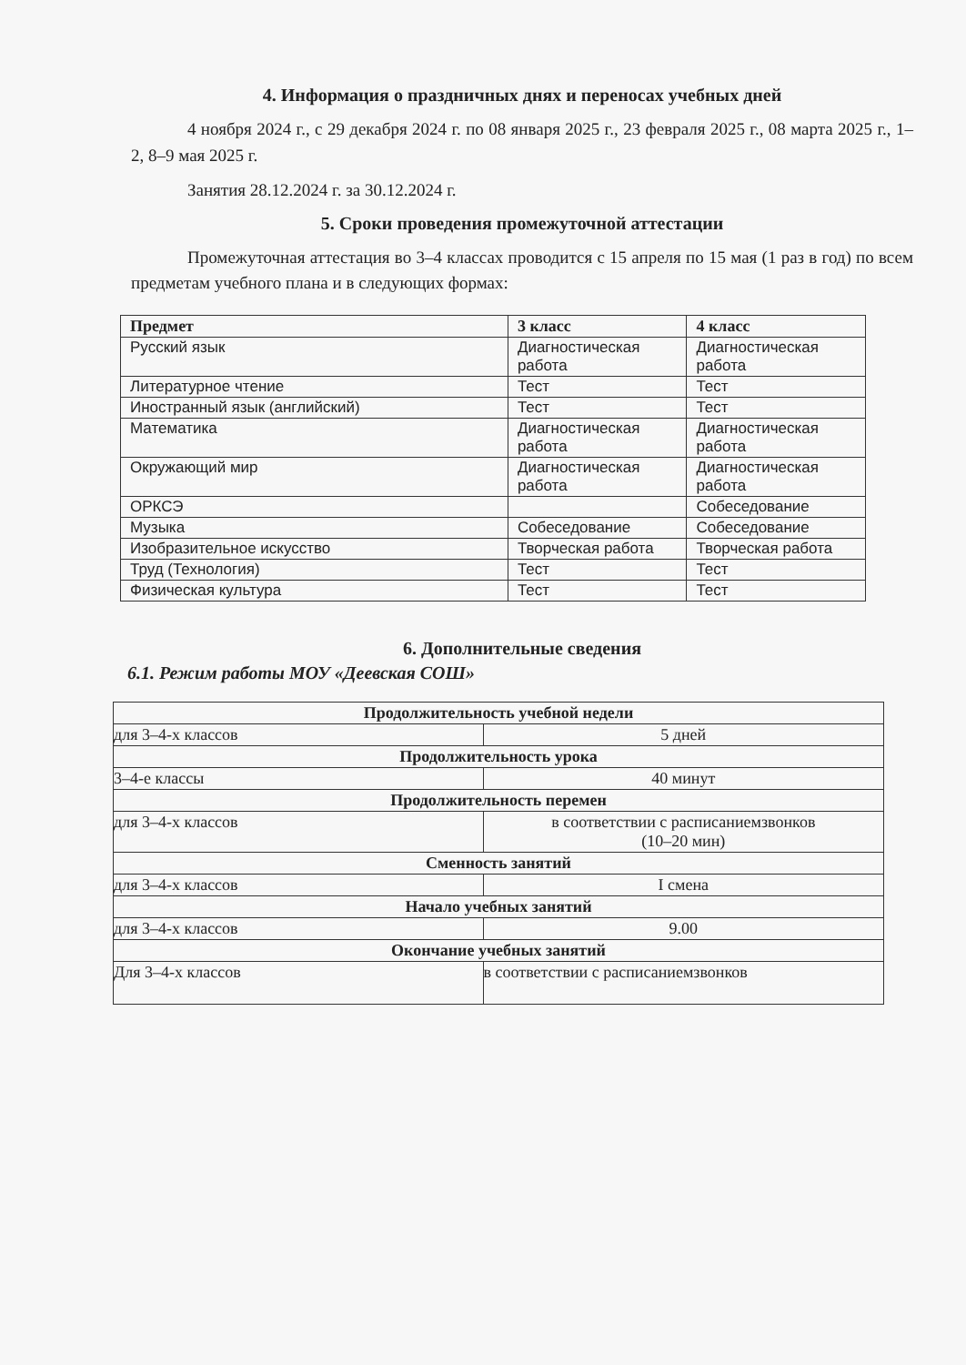4. Информация о праздничных днях и переносах учебных дней
4 ноября 2024 г., с 29 декабря 2024 г. по 08 января 2025 г., 23 февраля 2025 г., 08 марта 2025 г., 1–2, 8–9 мая 2025 г.
Занятия 28.12.2024 г. за 30.12.2024 г.
5. Сроки проведения промежуточной аттестации
Промежуточная аттестация во 3–4 классах проводится с 15 апреля по 15 мая (1 раз в год) по всем предметам учебного плана и в следующих формах:
| Предмет | 3 класс | 4 класс |
| --- | --- | --- |
| Русский язык | Диагностическая работа | Диагностическая работа |
| Литературное чтение | Тест | Тест |
| Иностранный язык (английский) | Тест | Тест |
| Математика | Диагностическая работа | Диагностическая работа |
| Окружающий мир | Диагностическая работа | Диагностическая работа |
| ОРКСЭ | | Собеседование |
| Музыка | Собеседование | Собеседование |
| Изобразительное искусство | Творческая работа | Творческая работа |
| Труд (Технология) | Тест | Тест |
| Физическая культура | Тест | Тест |
6. Дополнительные сведения
6.1. Режим работы МОУ «Деевская СОШ»
| Продолжительность учебной недели | |
| --- | --- |
| для 3–4-х классов | 5 дней |
| Продолжительность урока | |
| 3–4-е классы | 40 минут |
| Продолжительность перемен | |
| для 3–4-х классов | в соответствии с расписаниемзвонков (10–20 мин) |
| Сменность занятий | |
| для 3–4-х классов | I смена |
| Начало учебных занятий | |
| для 3–4-х классов | 9.00 |
| Окончание учебных занятий | |
| Для 3–4-х классов | в соответствии с расписаниемзвонков |